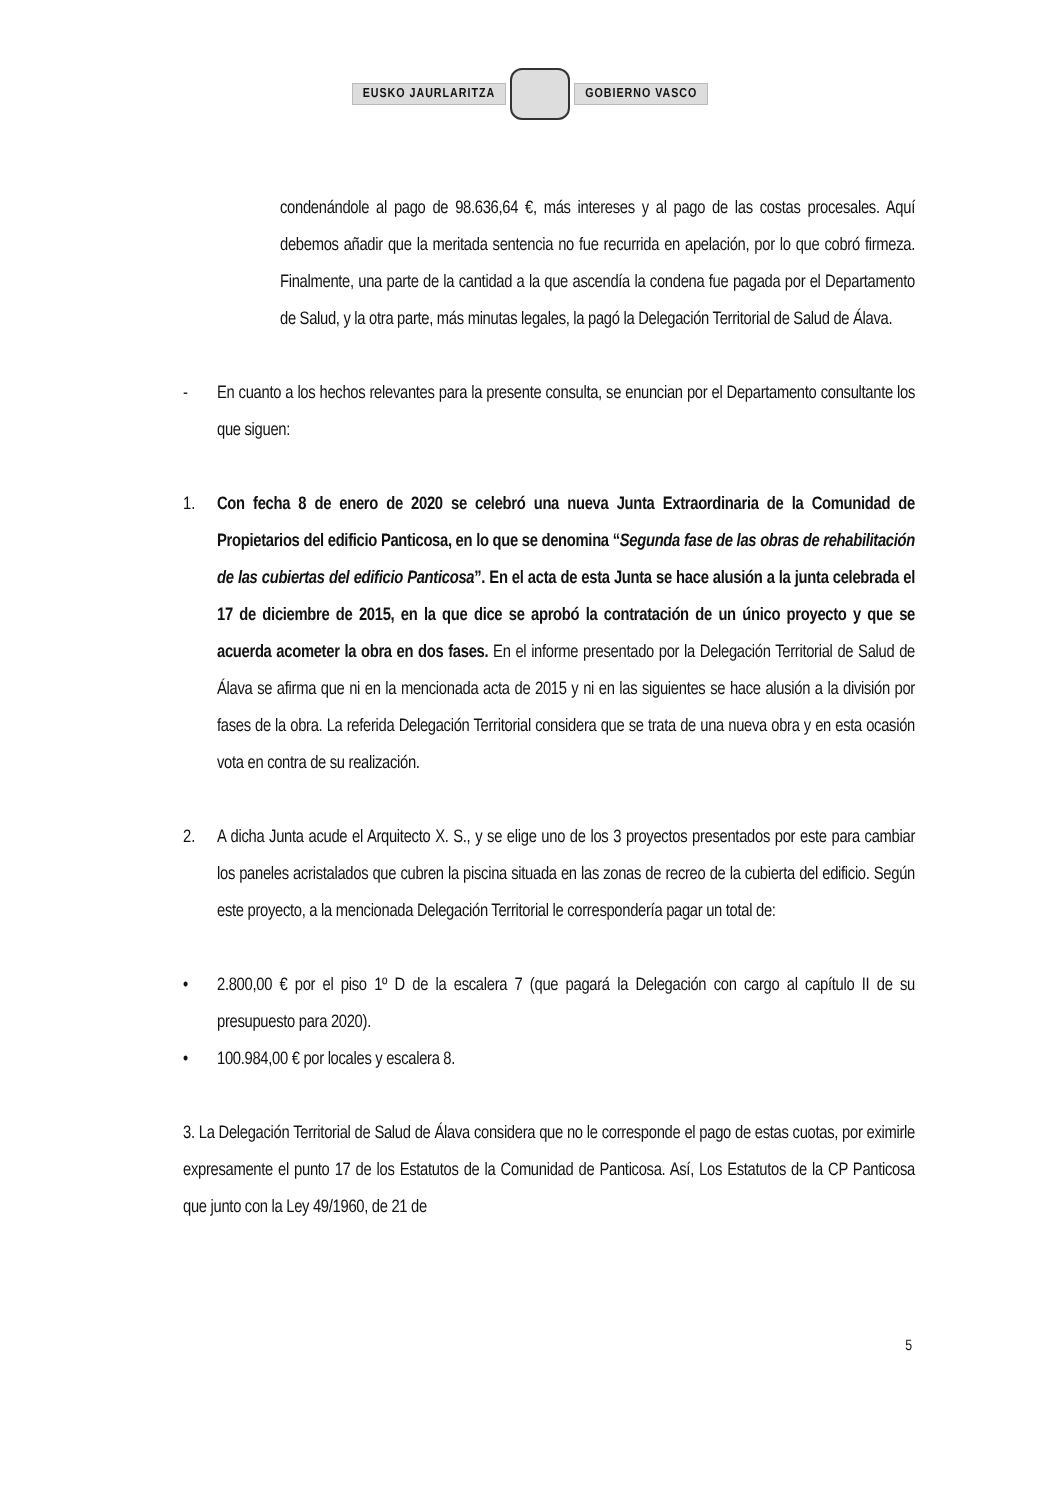EUSKO JAURLARITZA GOBIERNO VASCO
condenándole al pago de 98.636,64 €, más intereses y al pago de las costas procesales. Aquí debemos añadir que la meritada sentencia no fue recurrida en apelación, por lo que cobró firmeza. Finalmente, una parte de la cantidad a la que ascendía la condena fue pagada por el Departamento de Salud, y la otra parte, más minutas legales, la pagó la Delegación Territorial de Salud de Álava.
- En cuanto a los hechos relevantes para la presente consulta, se enuncian por el Departamento consultante los que siguen:
1. Con fecha 8 de enero de 2020 se celebró una nueva Junta Extraordinaria de la Comunidad de Propietarios del edificio Panticosa, en lo que se denomina “Segunda fase de las obras de rehabilitación de las cubiertas del edificio Panticosa”. En el acta de esta Junta se hace alusión a la junta celebrada el 17 de diciembre de 2015, en la que dice se aprobó la contratación de un único proyecto y que se acuerda acometer la obra en dos fases. En el informe presentado por la Delegación Territorial de Salud de Álava se afirma que ni en la mencionada acta de 2015 y ni en las siguientes se hace alusión a la división por fases de la obra. La referida Delegación Territorial considera que se trata de una nueva obra y en esta ocasión vota en contra de su realización.
2. A dicha Junta acude el Arquitecto X. S., y se elige uno de los 3 proyectos presentados por este para cambiar los paneles acristalados que cubren la piscina situada en las zonas de recreo de la cubierta del edificio. Según este proyecto, a la mencionada Delegación Territorial le correspondería pagar un total de:
• 2.800,00 € por el piso 1º D de la escalera 7 (que pagará la Delegación con cargo al capítulo II de su presupuesto para 2020).
• 100.984,00 € por locales y escalera 8.
3. La Delegación Territorial de Salud de Álava considera que no le corresponde el pago de estas cuotas, por eximirle expresamente el punto 17 de los Estatutos de la Comunidad de Panticosa. Así, Los Estatutos de la CP Panticosa que junto con la Ley 49/1960, de 21 de
5